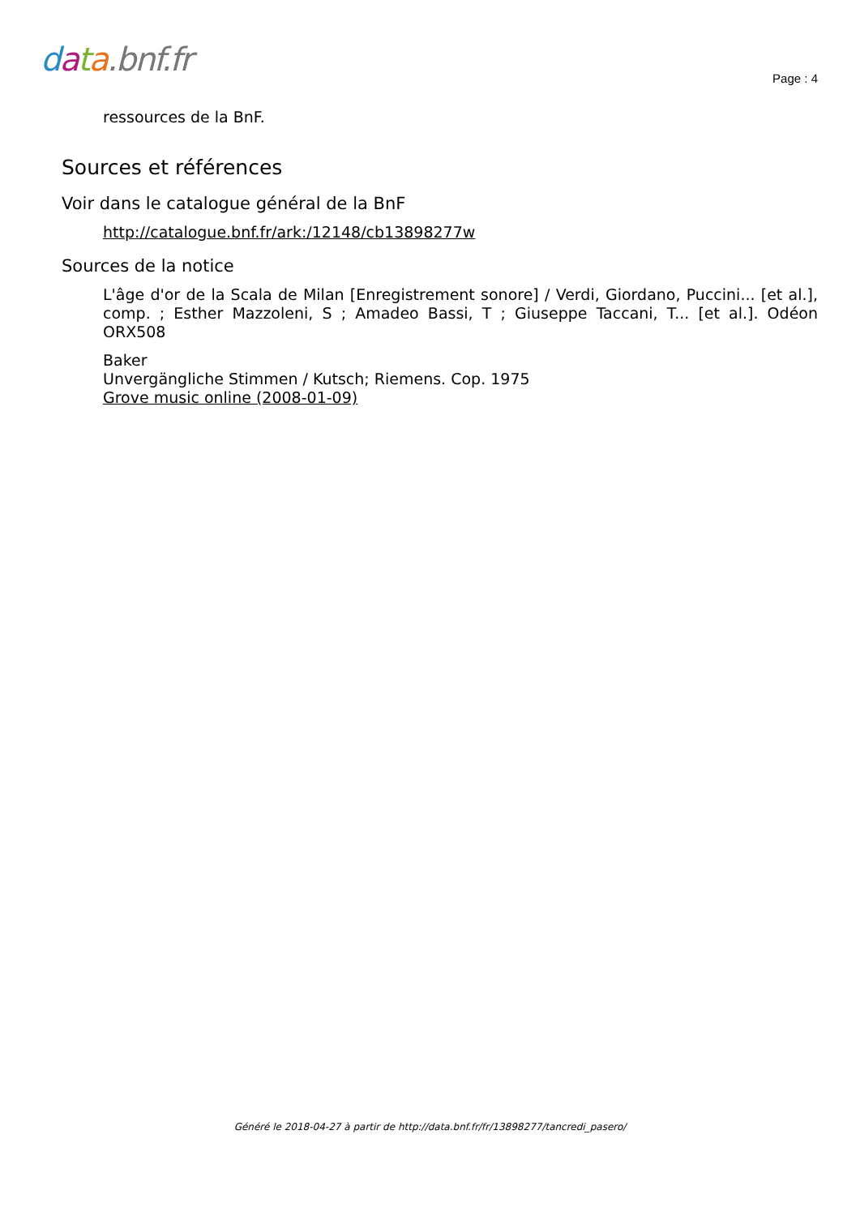data.bnf.fr
Page : 4
ressources de la BnF.
Sources et références
Voir dans le catalogue général de la BnF
http://catalogue.bnf.fr/ark:/12148/cb13898277w
Sources de la notice
L'âge d'or de la Scala de Milan [Enregistrement sonore] / Verdi, Giordano, Puccini... [et al.], comp. ; Esther Mazzoleni, S ; Amadeo Bassi, T ; Giuseppe Taccani, T... [et al.]. Odéon ORX508
Baker
Unvergängliche Stimmen / Kutsch; Riemens. Cop. 1975
Grove music online (2008-01-09)
Généré le 2018-04-27 à partir de http://data.bnf.fr/fr/13898277/tancredi_pasero/